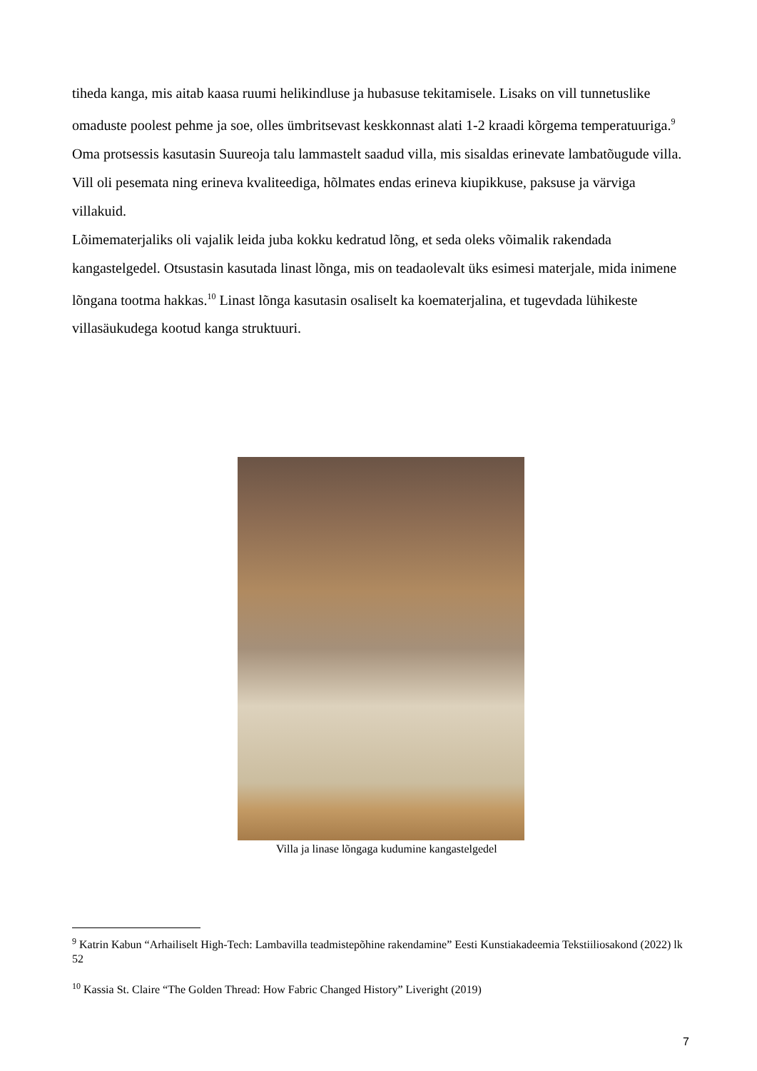tiheda kanga, mis aitab kaasa ruumi helikindluse ja hubasuse tekitamisele. Lisaks on vill tunnetuslike omaduste poolest pehme ja soe, olles ümbritsevast keskkonnast alati 1-2 kraadi kõrgema temperatuuriga.<sup>9</sup> Oma protsessis kasutasin Suureoja talu lammastelt saadud villa, mis sisaldas erinevate lambatõugude villa. Vill oli pesemata ning erineva kvaliteediga, hõlmates endas erineva kiupikkuse, paksuse ja värviga villakuid.
Lõimematerjaliks oli vajalik leida juba kokku kedratud lõng, et seda oleks võimalik rakendada kangastelgedel. Otsustasin kasutada linast lõnga, mis on teadaolevalt üks esimesi materjale, mida inimene lõngana tootma hakkas.<sup>10</sup> Linast lõnga kasutasin osaliselt ka koematerjalina, et tugevdada lühikeste villasäukudega kootud kanga struktuuri.
Villa ja linase lõngaga kudumine kangastelgedel
<sup>9</sup> Katrin Kabun “Arhailiselt High-Tech: Lambavilla teadmistepõhine rakendamine” Eesti Kunstiakadeemia Tekstiiliosakond (2022) lk 52
<sup>10</sup> Kassia St. Claire “The Golden Thread: How Fabric Changed History” Liveright (2019)
7